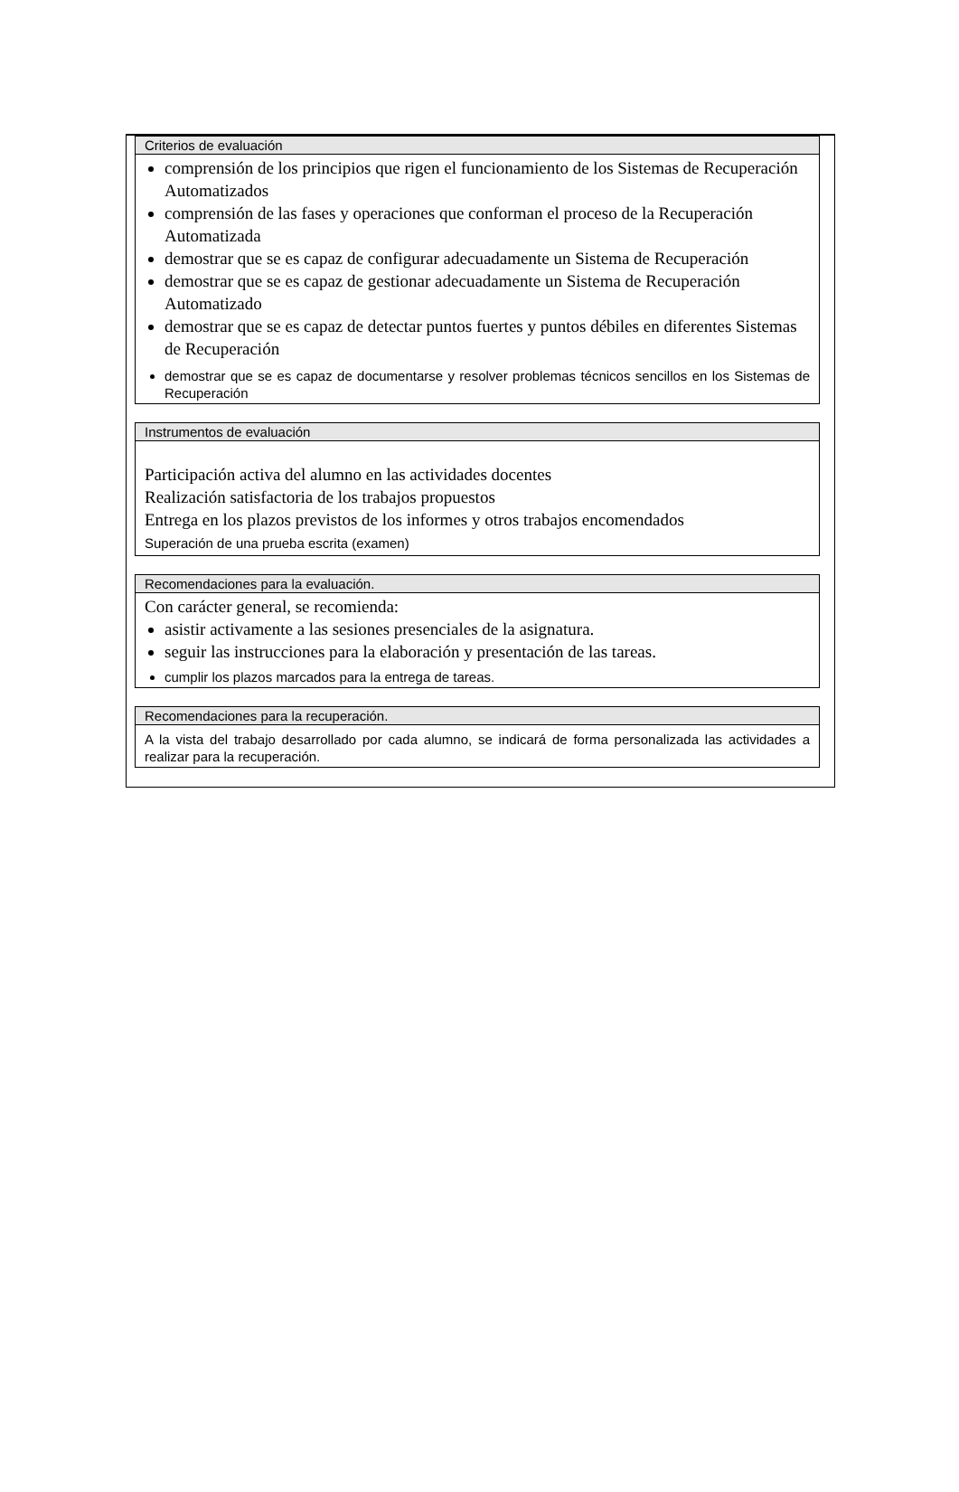Criterios de evaluación
comprensión de los principios que rigen el funcionamiento de los Sistemas de Recuperación Automatizados
comprensión de las fases y operaciones que conforman el proceso de la Recuperación Automatizada
demostrar que se es capaz de configurar adecuadamente un Sistema de Recuperación
demostrar que se es capaz de gestionar adecuadamente un Sistema de Recuperación Automatizado
demostrar que se es capaz de detectar puntos fuertes y puntos débiles en diferentes Sistemas de Recuperación
demostrar que se es capaz de documentarse y resolver problemas técnicos sencillos en los Sistemas de Recuperación
Instrumentos de evaluación
Participación activa del alumno en las actividades docentes
Realización satisfactoria de los trabajos propuestos
Entrega en los plazos previstos de los informes y otros trabajos encomendados
Superación de una prueba escrita (examen)
Recomendaciones para la evaluación.
Con carácter general, se recomienda:
asistir activamente a las sesiones presenciales de la asignatura.
seguir las instrucciones para la elaboración y presentación de las tareas.
cumplir los plazos marcados para la entrega de tareas.
Recomendaciones para la recuperación.
A la vista del trabajo desarrollado por cada alumno, se indicará de forma personalizada las actividades a realizar para la recuperación.